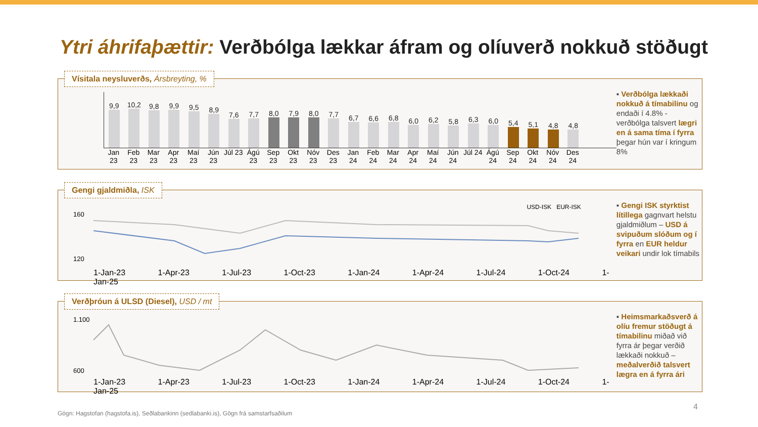Ytri áhrifaþættir: Verðbólga lækkar áfram og olíuverð nokkuð stöðugt
Vísitala neysluverðs, Ársbreyting, %
9,9
10,2
9,8
9,9
9,5
8,9
7,6
7,7
8,0
7,9
8,0
7,7
6,7
6,6
6,8
6,0
6,2
5,8
6,3
6,0
5,4
5,1
4,8
4,8
Jan 23 Feb 23 Mar 23 Apr 23 Maí 23 Jún 23 Júl 23 Ágú 23 Sep 23 Okt 23 Nóv 23 Des 23 Jan 24 Feb 24 Mar 24 Apr 24 Maí 24 Jún 24 Júl 24 Ágú 24 Sep 24 Okt 24 Nóv 24 Des 24
▪ Verðbólga lækkaði nokkuð á tímabilinu og endaði í 4.8% - verðbólga talsvert lægri en á sama tíma í fyrra þegar hún var í kringum 8%
Gengi gjaldmiðla, ISK
USD-ISK EUR-ISK
160
120
1-Jan-23 1-Apr-23 1-Jul-23 1-Oct-23 1-Jan-24 1-Apr-24 1-Jul-24 1-Oct-24 1-Jan-25
▪ Gengi ISK styrktist lítillega gagnvart helstu gjaldmiðlum – USD á svipuðum slóðum og í fyrra en EUR heldur veikari undir lok tímabils
Verðþróun á ULSD (Diesel), USD / mt
1.100
600
1-Jan-23 1-Apr-23 1-Jul-23 1-Oct-23 1-Jan-24 1-Apr-24 1-Jul-24 1-Oct-24 1-Jan-25
▪ Heimsmarkaðsverð á olíu fremur stöðugt á tímabilinu miðað við fyrra ár þegar verðið lækkaði nokkuð – meðalverðið talsvert lægra en á fyrra ári
Gögn: Hagstofan (hagstofa.is), Seðlabankinn (sedlabanki.is), Gögn frá samstarfsaðilum
4